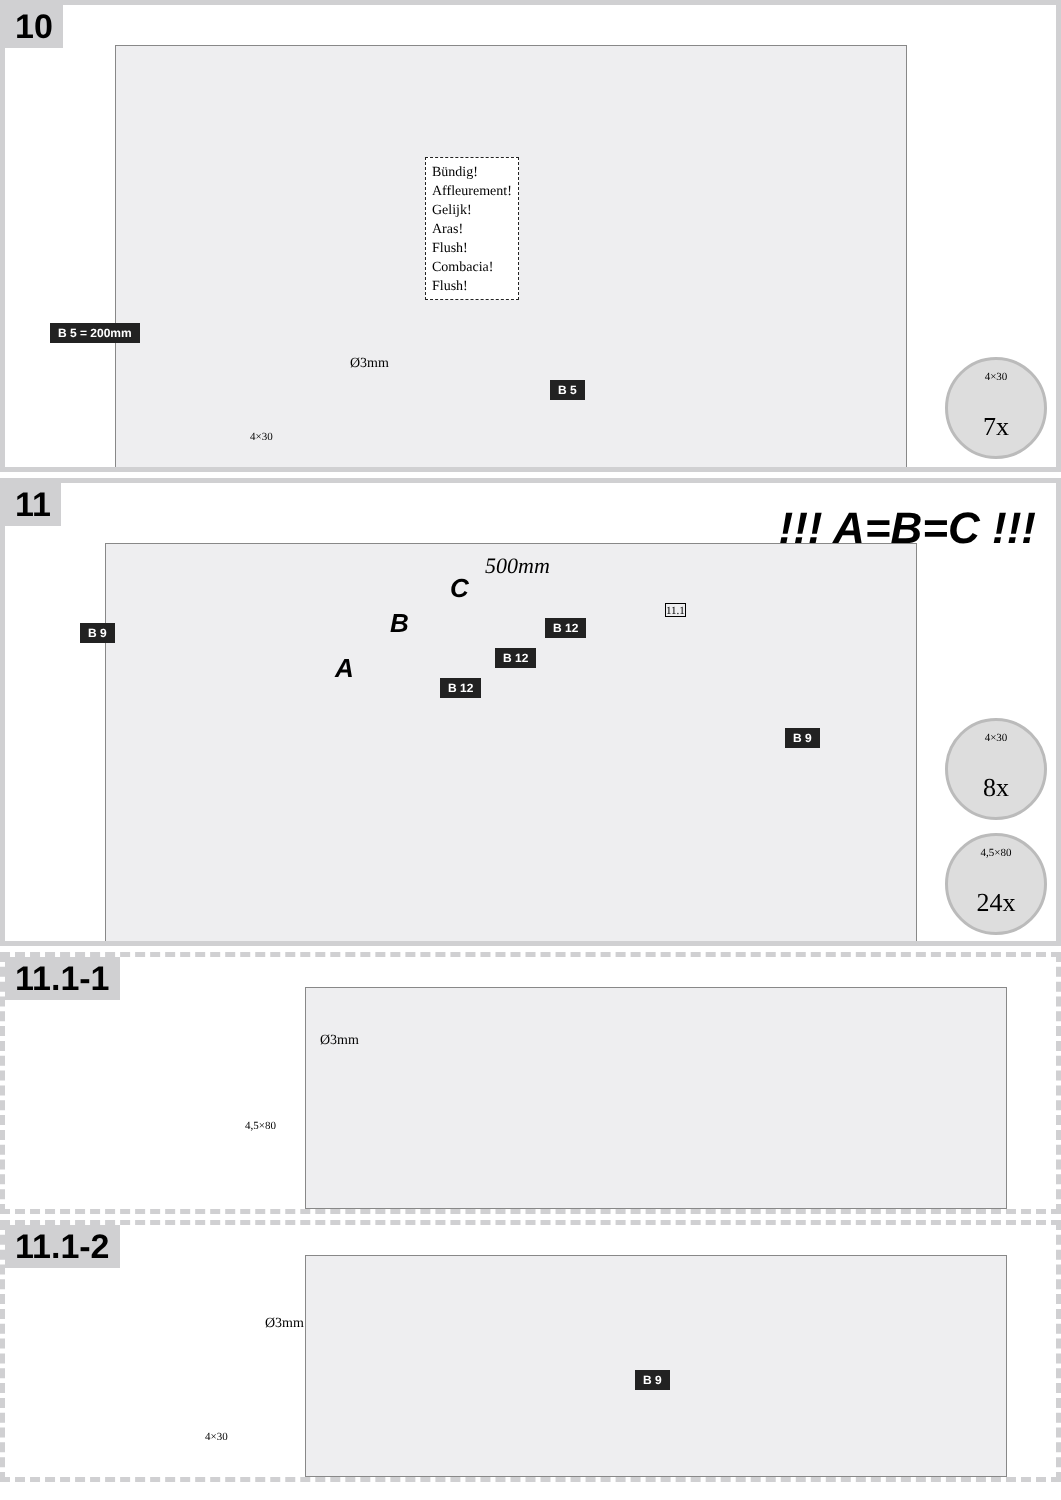10
Bündig!
Affleurement!
Gelijk!
Aras!
Flush!
Combacia!
Flush!
B 5 = 200mm
Ø3mm
B 5
4×30
4×30
7x
11
!!! A=B=C !!!
B 9
A
B
C
500mm
B 12
B 12
B 12
11.1
B 9
4×30
8x
4,5×80
24x
11.1-1
Ø3mm
4,5×80
11.1-2
Ø3mm
B 9
4×30